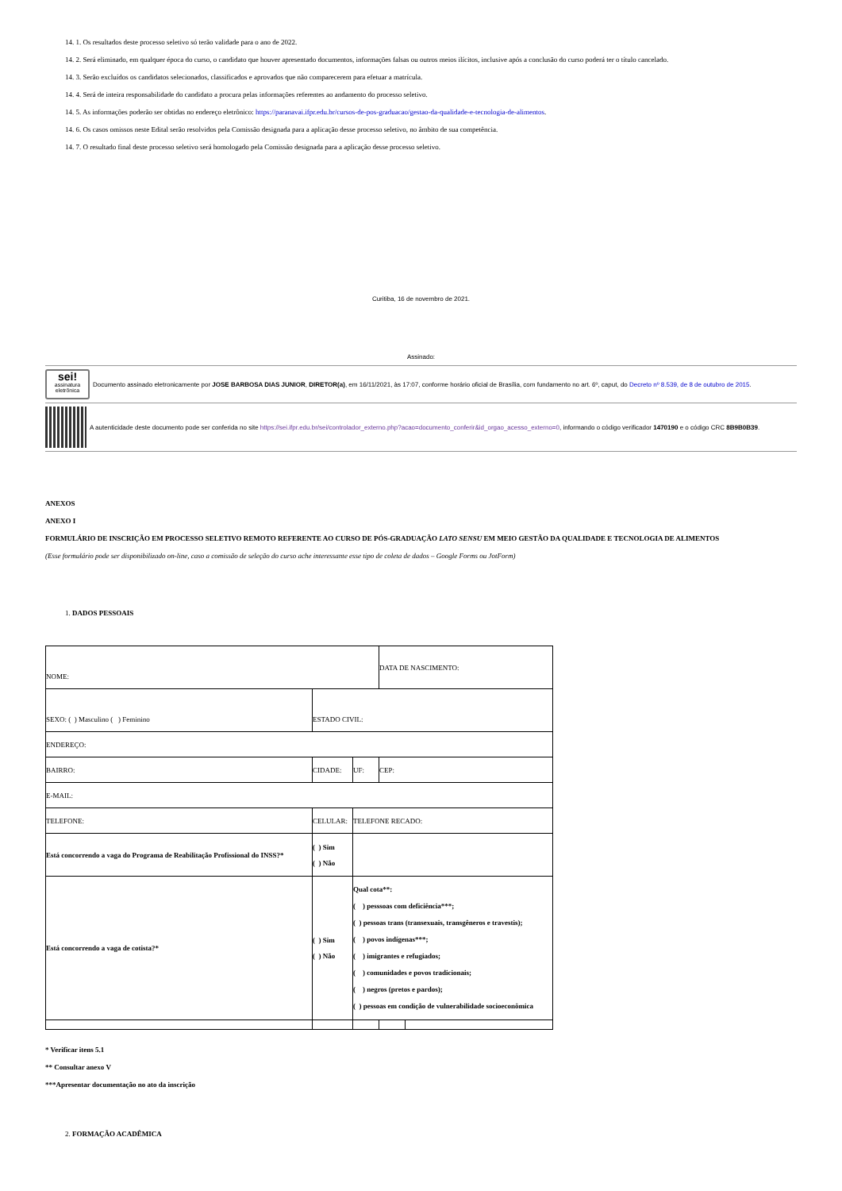14. 1. Os resultados deste processo seletivo só terão validade para o ano de 2022.
14. 2. Será eliminado, em qualquer época do curso, o candidato que houver apresentado documentos, informações falsas ou outros meios ilícitos, inclusive após a conclusão do curso poderá ter o título cancelado.
14. 3. Serão excluídos os candidatos selecionados, classificados e aprovados que não comparecerem para efetuar a matrícula.
14. 4. Será de inteira responsabilidade do candidato a procura pelas informações referentes ao andamento do processo seletivo.
14. 5. As informações poderão ser obtidas no endereço eletrônico: https://paranavai.ifpr.edu.br/cursos-de-pos-graduacao/gestao-da-qualidade-e-tecnologia-de-alimentos.
14. 6. Os casos omissos neste Edital serão resolvidos pela Comissão designada para a aplicação desse processo seletivo, no âmbito de sua competência.
14. 7. O resultado final deste processo seletivo será homologado pela Comissão designada para a aplicação desse processo seletivo.
Curitiba, 16 de novembro de 2021.
Assinado:
sei!
assinatura eletrônica
Documento assinado eletronicamente por JOSE BARBOSA DIAS JUNIOR, DIRETOR(a), em 16/11/2021, às 17:07, conforme horário oficial de Brasília, com fundamento no art. 6º, caput, do Decreto nº 8.539, de 8 de outubro de 2015.
A autenticidade deste documento pode ser conferida no site https://sei.ifpr.edu.br/sei/controlador_externo.php?acao=documento_conferir&id_orgao_acesso_externo=0, informando o código verificador 1470190 e o código CRC 8B9B0B39.
ANEXOS
ANEXO I
FORMULÁRIO DE INSCRIÇÃO EM PROCESSO SELETIVO REMOTO REFERENTE AO CURSO DE PÓS-GRADUAÇÃO LATO SENSU EM MEIO GESTÃO DA QUALIDADE E TECNOLOGIA DE ALIMENTOS
(Esse formulário pode ser disponibilizado on-line, caso a comissão de seleção do curso ache interessante esse tipo de coleta de dados – Google Forms ou JotForm)
1. DADOS PESSOAIS
| NOME: | | | DATA DE NASCIMENTO: | |
| SEXO: ( ) Masculino ( ) Feminino | ESTADO CIVIL: | | | |
| ENDEREÇO: | | | | |
| BAIRRO: | CIDADE: | UF: | CEP: | |
| E-MAIL: | | | | |
| TELEFONE: | CELULAR: | TELEFONE RECADO: | | |
| Está concorrendo a vaga do Programa de Reabilitação Profissional do INSS?* | ( ) Sim ( ) Não | | | |
| Está concorrendo a vaga de cotista?* | ( ) Sim ( ) Não | Qual cota**: ( ) pesssoas com deficiência***; ( ) pessoas trans (transexuais, transgêneros e travestis); ( ) povos indígenas***; ( ) imigrantes e refugiados; ( ) comunidades e povos tradicionais; ( ) negros (pretos e pardos); ( ) pessoas em condição de vulnerabilidade socioeconômica | | |
* Verificar itens 5.1
** Consultar anexo V
***Apresentar documentação no ato da inscrição
2. FORMAÇÃO ACADÊMICA